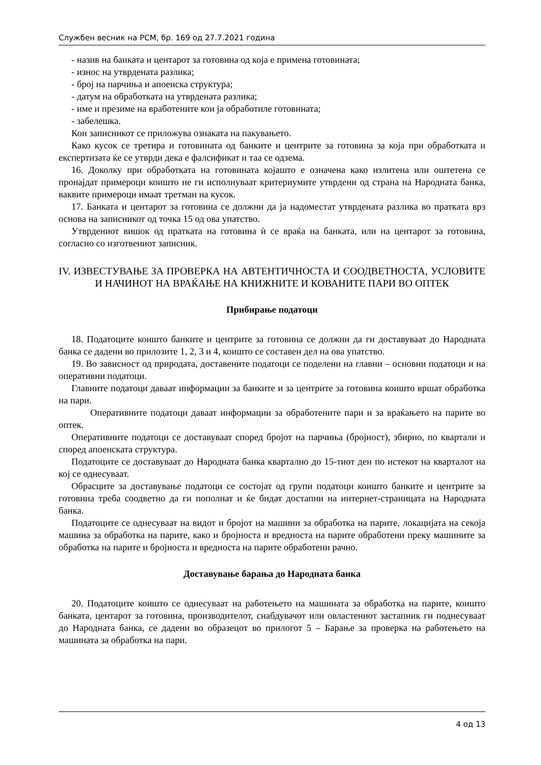Службен весник на РСМ, бр. 169 од 27.7.2021 година
- назив на банката и центарот за готовина од која е примена готовината;
- износ на утврдената разлика;
- број на парчиња и апоенска структура;
- датум на обработката на утврдената разлика;
- име и презиме на вработените кои ја обработиле готовината;
- забелешка.
Кон записникот се приложува ознаката на пакувањето.
Како кусок се третира и готовината од банките и центрите за готовина за која при обработката и експертизата ќе се утврди дека е фалсификат и таа се одзема.
16. Доколку при обработката на готовината којашто е означена како излитена или оштетена се пронајдат примероци коишто не ги исполнуваат критериумите утврдени од страна на Народната банка, ваквите примероци имаат третман на кусок.
17. Банката и центарот за готовина се должни да ја надоместат утврдената разлика во пратката врз основа на записникот од точка 15 од ова упатство.
Утврдениот вишок од пратката на готовина ѝ се враќа на банката, или на центарот за готовина, согласно со изготвениот записник.
IV. ИЗВЕСТУВАЊЕ ЗА ПРОВЕРКА НА АВТЕНТИЧНОСТА И СООДВЕТНОСТА, УСЛОВИТЕ И НАЧИНОТ НА ВРАЌАЊЕ НА КНИЖНИТЕ И КОВАНИТЕ ПАРИ ВО ОПТЕК
Прибирање податоци
18. Податоците коишто банките и центрите за готовина се должни да ги доставуваат до Народната банка се дадени во прилозите 1, 2, 3 и 4, коишто се составен дел на ова упатство.
19. Во зависност од природата, доставените податоци се поделени на главни – основни податоци и на оперативни податоци.
Главните податоци даваат информации за банките и за центрите за готовина коишто вршат обработка на пари.
Оперативните податоци даваат информации за обработените пари и за враќањето на парите во оптек.
Оперативните податоци се доставуваат според бројот на парчиња (бројност), збирно, по квартали и според апоенската структура.
Податоците се доставуваат до Народната банка квартално до 15-тиот ден по истекот на кварталот на кој се однесуваат.
Обрасците за доставување податоци се состојат од групи податоци коишто банките и центрите за готовина треба соодветно да ги пополнат и ќе бидат достапни на интернет-страницата на Народната банка.
Податоците се однесуваат на видот и бројот на машини за обработка на парите, локацијата на секоја машина за обработка на парите, како и бројноста и вредноста на парите обработени преку машините за обработка на парите и бројноста и вредноста на парите обработени рачно.
Доставување барања до Народната банка
20. Податоците коишто се однесуваат на работењето на машината за обработка на парите, коишто банката, центарот за готовина, производителот, снабдувачот или овластениот застапник ги поднесуваат до Народната банка, се дадени во образецот во прилогот 5 – Барање за проверка на работењето на машината за обработка на пари.
4 од 13